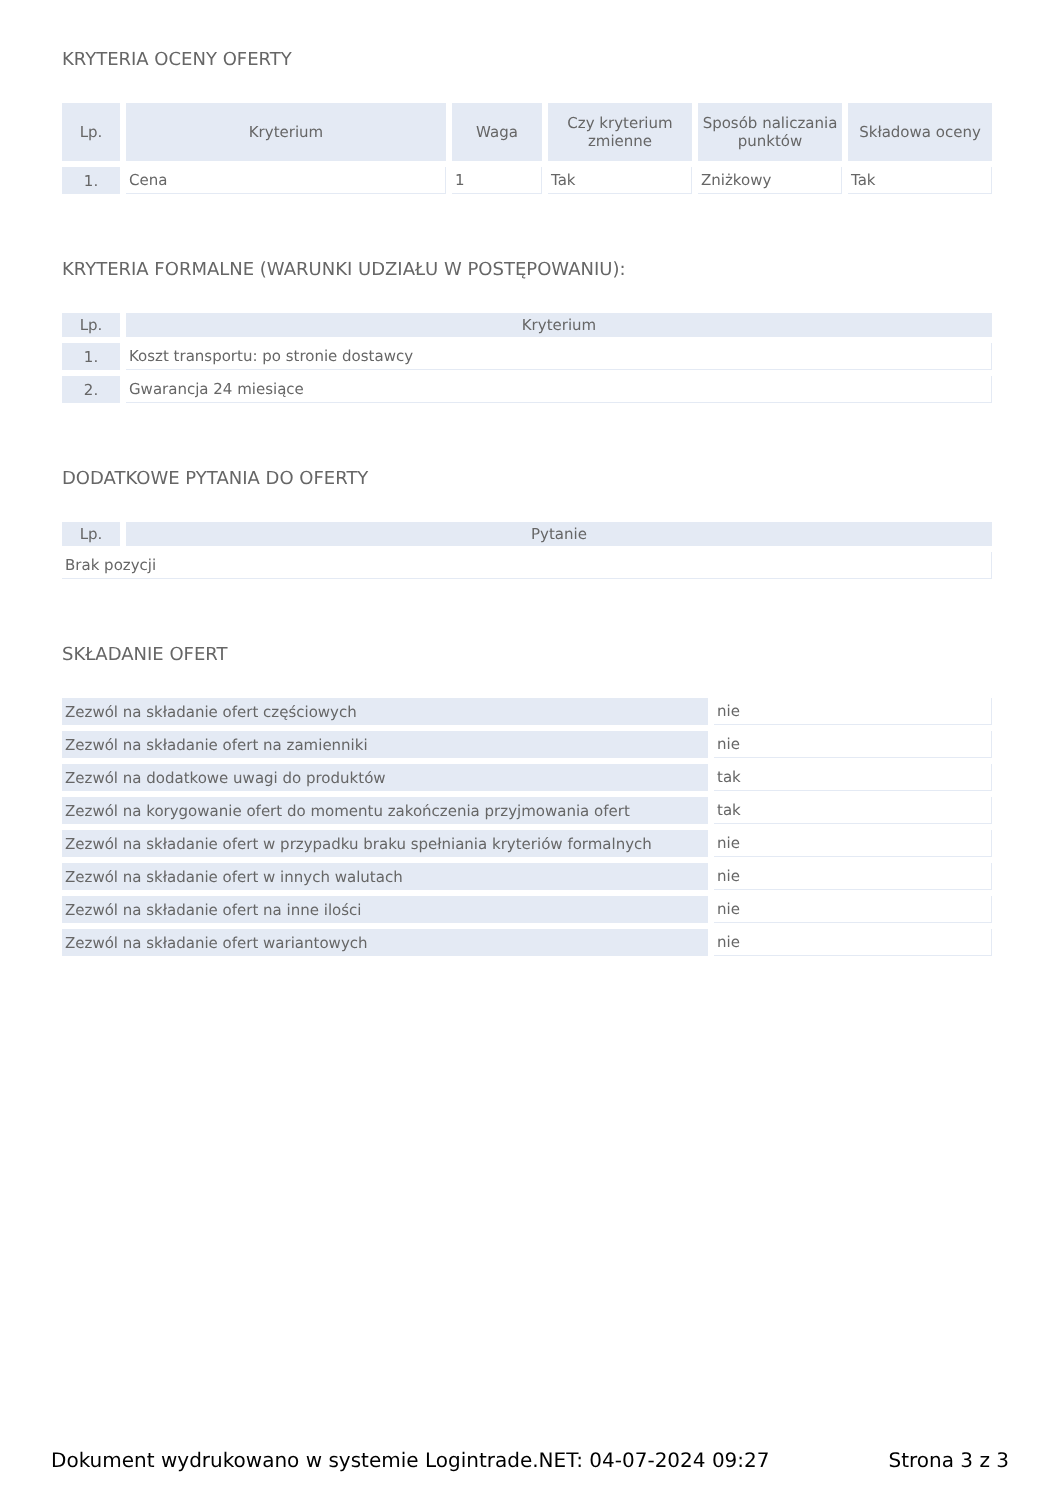KRYTERIA OCENY OFERTY
| Lp. | Kryterium | Waga | Czy kryterium zmienne | Sposób naliczania punktów | Składowa oceny |
| --- | --- | --- | --- | --- | --- |
| 1. | Cena | 1 | Tak | Zniżkowy | Tak |
KRYTERIA FORMALNE (WARUNKI UDZIAŁU W POSTĘPOWANIU):
| Lp. | Kryterium |
| --- | --- |
| 1. | Koszt transportu: po stronie dostawcy |
| 2. | Gwarancja 24 miesiące |
DODATKOWE PYTANIA DO OFERTY
| Lp. | Pytanie |
| --- | --- |
| Brak pozycji | |
SKŁADANIE OFERT
| Zezwól na składanie ofert częściowych | nie |
| Zezwól na składanie ofert na zamienniki | nie |
| Zezwól na dodatkowe uwagi do produktów | tak |
| Zezwól na korygowanie ofert do momentu zakończenia przyjmowania ofert | tak |
| Zezwól na składanie ofert w przypadku braku spełniania kryteriów formalnych | nie |
| Zezwól na składanie ofert w innych walutach | nie |
| Zezwól na składanie ofert na inne ilości | nie |
| Zezwól na składanie ofert wariantowych | nie |
Dokument wydrukowano w systemie Logintrade.NET: 04-07-2024 09:27 Strona 3 z 3